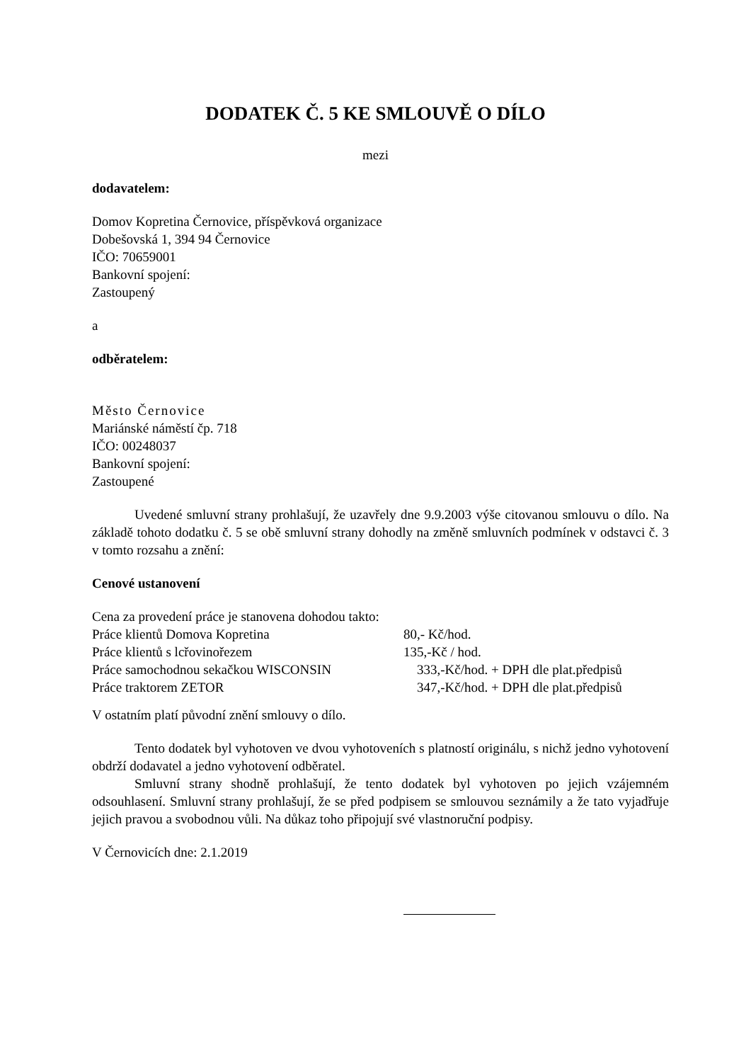DODATEK Č. 5 KE SMLOUVĚ O DÍLO
mezi
dodavatelem:
Domov Kopretina Černovice, příspěvková organizace
Dobešovská 1, 394 94 Černovice
IČO: 70659001
Bankovní spojení:
Zastoupený
a
odběratelem:
Město Černovice
Mariánské náměstí čp. 718
IČO: 00248037
Bankovní spojení:
Zastoupené
Uvedené smluvní strany prohlašují, že uzavřely dne 9.9.2003 výše citovanou smlouvu o dílo. Na základě tohoto dodatku č. 5 se obě smluvní strany dohodly na změně smluvních podmínek v odstavci č. 3 v tomto rozsahu a znění:
Cenové ustanovení
Cena za provedení práce je stanovena dohodou takto:
| Práce klientů Domova Kopretina | 80,- Kč/hod. |
| Práce klientů s lcřovinořezem | 135,-Kč / hod. |
| Práce samochodnou sekačkou WISCONSIN | 333,-Kč/hod. + DPH dle plat.předpisů |
| Práce traktorem ZETOR | 347,-Kč/hod. + DPH dle plat.předpisů |
V ostatním platí původní znění smlouvy o dílo.
Tento dodatek byl vyhotoven ve dvou vyhotoveních s platností originálu, s nichž jedno vyhotovení obdrží dodavatel a jedno vyhotovení odběratel.
Smluvní strany shodně prohlašují, že tento dodatek byl vyhotoven po jejich vzájemném odsouhlasení. Smluvní strany prohlašují, že se před podpisem se smlouvou seznámily a že tato vyjadřuje jejich pravou a svobodnou vůli. Na důkaz toho připojují své vlastnoruční podpisy.
V Černovicích dne: 2.1.2019